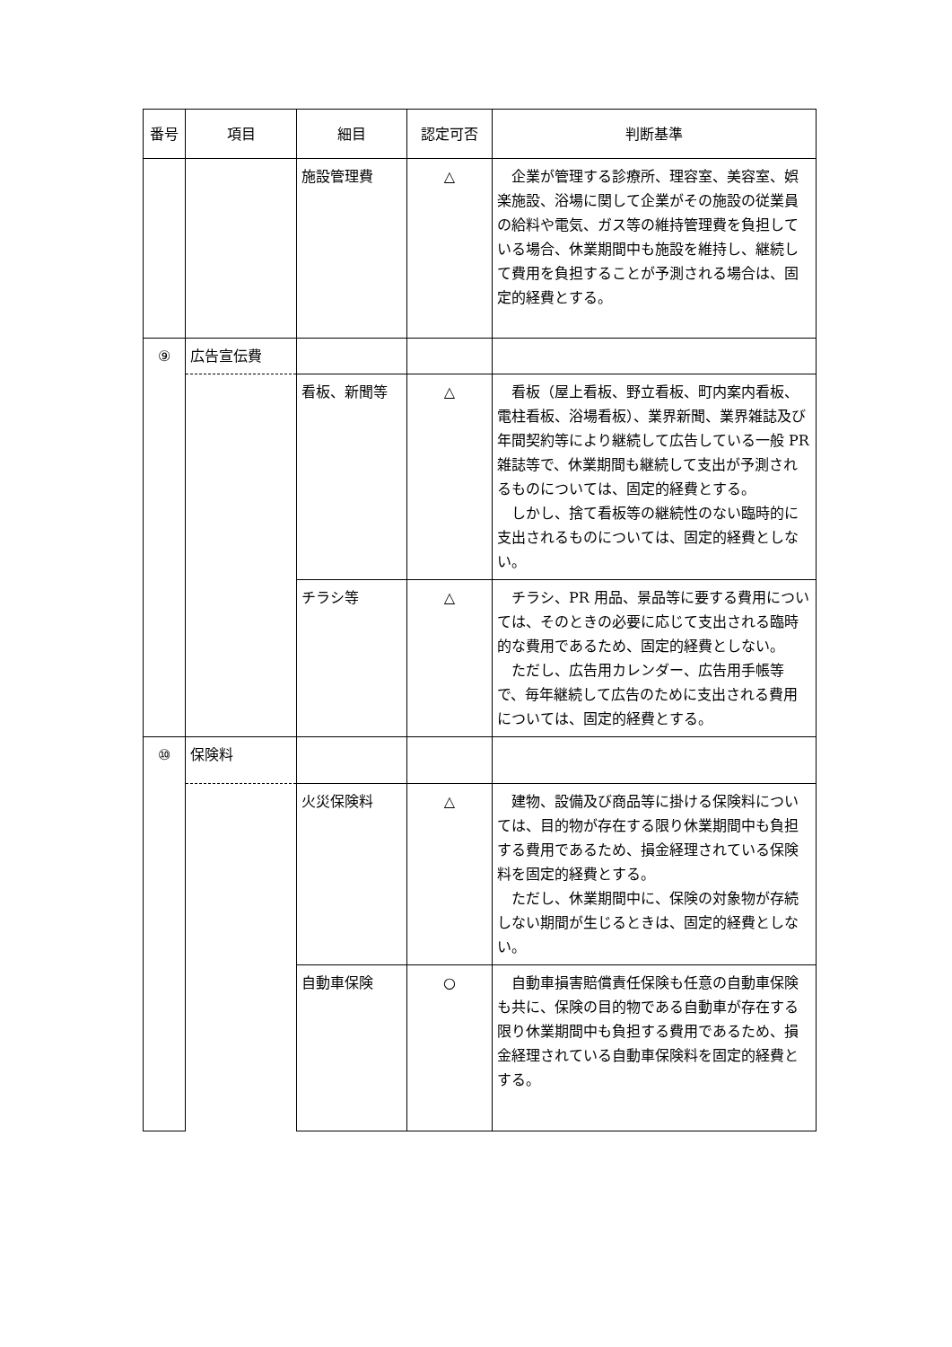| 番号 | 項目 | 細目 | 認定可否 | 判断基準 |
| --- | --- | --- | --- | --- |
| | | 施設管理費 | △ | 企業が管理する診療所、理容室、美容室、娯楽施設、浴場に関して企業がその施設の従業員の給料や電気、ガス等の維持管理費を負担している場合、休業期間中も施設を維持し、継続して費用を負担することが予測される場合は、固定的経費とする。 |
| ⑨ | 広告宣伝費 | | | |
| | | 看板、新聞等 | △ | 看板（屋上看板、野立看板、町内案内看板、電柱看板、浴場看板）、業界新聞、業界雑誌及び年間契約等により継続して広告している一般 PR 雑誌等で、休業期間も継続して支出が予測されるものについては、固定的経費とする。 しかし、捨て看板等の継続性のない臨時的に支出されるものについては、固定的経費としない。 |
| | | チラシ等 | △ | チラシ、PR 用品、景品等に要する費用については、そのときの必要に応じて支出される臨時的な費用であるため、固定的経費としない。 ただし、広告用カレンダー、広告用手帳等で、毎年継続して広告のために支出される費用については、固定的経費とする。 |
| ⑩ | 保険料 | | | |
| | | 火災保険料 | △ | 建物、設備及び商品等に掛ける保険料については、目的物が存在する限り休業期間中も負担する費用であるため、損金経理されている保険料を固定的経費とする。 ただし、休業期間中に、保険の対象物が存続しない期間が生じるときは、固定的経費としない。 |
| | | 自動車保険 | ○ | 自動車損害賠償責任保険も任意の自動車保険も共に、保険の目的物である自動車が存在する限り休業期間中も負担する費用であるため、損金経理されている自動車保険料を固定的経費とする。 |